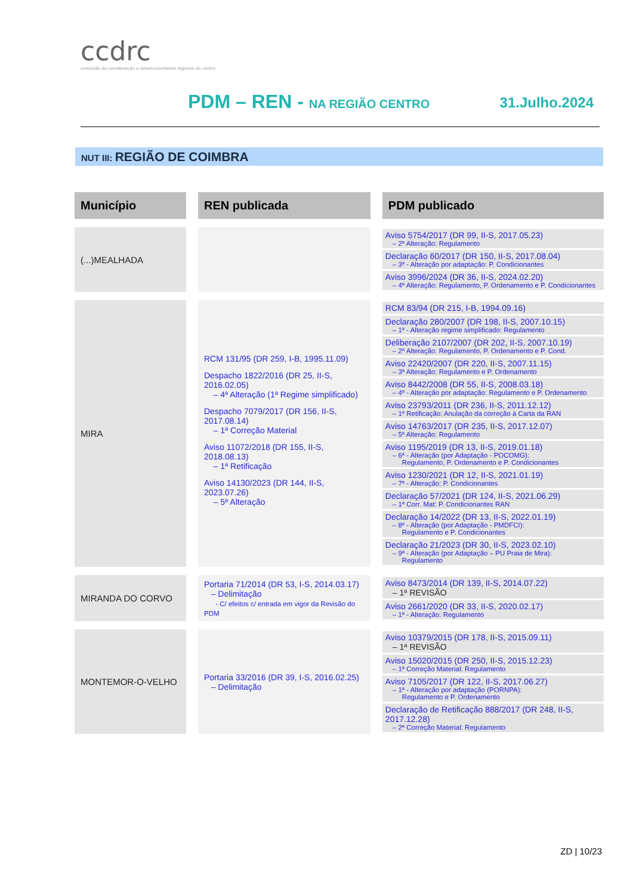ccdrc
comissão de coordenação e desenvolvimento regional do centro
PDM – REN - NA REGIÃO CENTRO 31.Julho.2024
NUT III: REGIÃO DE COIMBRA
| Município | | REN publicada | | PDM publicado |
| (...)MEALHADA | | | | Aviso 5754/2017 (DR 99, II-S, 2017.05.23) – 2ª Alteração: Regulamento Declaração 60/2017 (DR 150, II-S, 2017.08.04) – 3ª - Alteração por adaptação: P. Condicionantes Aviso 3996/2024 (DR 36, II-S, 2024.02.20) – 4ª Alteração: Regulamento, P. Ordenamento e P. Condicionantes |
| MIRA | | RCM 131/95 (DR 259, I-B, 1995.11.09) Despacho 1822/2016 (DR 25, II-S, 2016.02.05) – 4ª Alteração (1ª Regime simplificado) Despacho 7079/2017 (DR 156, II-S, 2017.08.14) – 1ª Correção Material Aviso 11072/2018 (DR 155, II-S, 2018.08.13) – 1ª Retificação Aviso 14130/2023 (DR 144, II-S, 2023.07.26) – 5ª Alteração | | RCM 83/94 (DR 215, I-B, 1994.09.16) Declaração 280/2007 (DR 198, II-S, 2007.10.15) – 1ª - Alteração regime simplificado: Regulamento Deliberação 2107/2007 (DR 202, II-S, 2007.10.19) – 2ª Alteração: Regulamento, P. Ordenamento e P. Cond. Aviso 22420/2007 (DR 220, II-S, 2007.11.15) – 3ª Alteração: Regulamento e P. Ordenamento Aviso 8442/2008 (DR 55, II-S, 2008.03.18) – 4ª - Alteração por adaptação: Regulamento e P. Ordenamento Aviso 23793/2011 (DR 236, II-S, 2011.12.12) – 1ª Retificação: Anulação da correção à Carta da RAN Aviso 14763/2017 (DR 235, II-S, 2017.12.07) – 5ª Alteração: Regulamento Aviso 1195/2019 (DR 13, II-S, 2019.01.18) – 6ª - Alteração (por Adaptação - POCOMG): Regulamento, P. Ordenamento e P. Condicionantes Aviso 1230/2021 (DR 12, II-S, 2021.01.19) – 7ª - Alteração: P. Condicionantes Declaração 57/2021 (DR 124, II-S, 2021.06.29) – 1ª Corr. Mat: P. Condicionantes RAN Declaração 14/2022 (DR 13, II-S, 2022.01.19) – 8ª - Alteração (por Adaptação - PMDFCI): Regulamento e P. Condicionantes Declaração 21/2023 (DR 30, II-S, 2023.02.10) – 9ª - Alteração (por Adaptação – PU Praia de Mira): Regulamento |
| MIRANDA DO CORVO | | Portaria 71/2014 (DR 53, I-S, 2014.03.17) – Delimitação - C/ efeitos c/ entrada em vigor da Revisão do PDM | | Aviso 8473/2014 (DR 139, II-S, 2014.07.22) – 1ª REVISÃO Aviso 2661/2020 (DR 33, II-S, 2020.02.17) – 1ª - Alteração: Regulamento |
| MONTEMOR-O-VELHO | | Portaria 33/2016 (DR 39, I-S, 2016.02.25) – Delimitação | | Aviso 10379/2015 (DR 178, II-S, 2015.09.11) – 1ª REVISÃO Aviso 15020/2015 (DR 250, II-S, 2015.12.23) – 1ª Correção Material: Regulamento Aviso 7105/2017 (DR 122, II-S, 2017.06.27) – 1ª - Alteração por adaptação (PORNPA): Regulamento e P. Ordenamento Declaração de Retificação 888/2017 (DR 248, II-S, 2017.12.28) – 2ª Correção Material: Regulamento |
ZD | 10/23